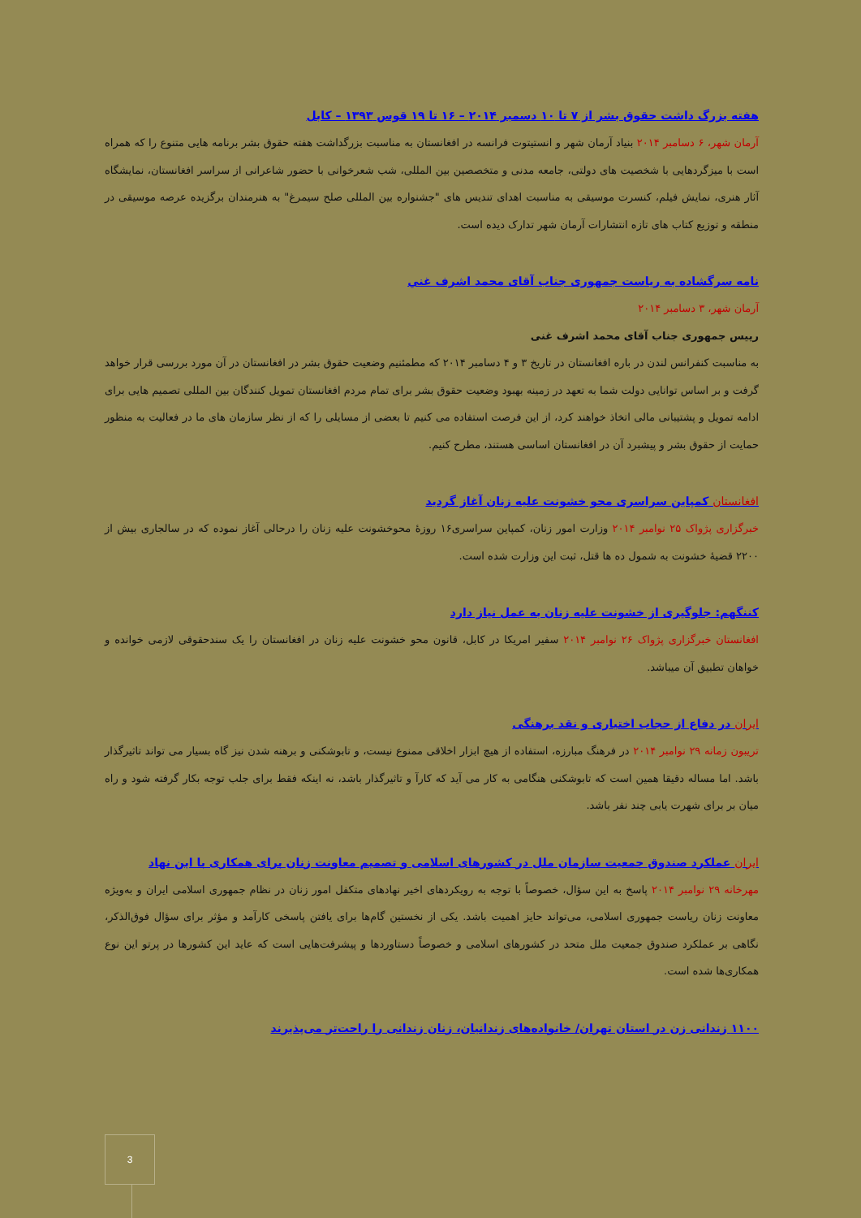هفته بزرگ داشت حقوق بشر از ۷ تا ۱۰ دسمبر ۲۰۱۴ – ۱۶ تا ۱۹ قوس ۱۳۹۳ – کابل
آرمان شهر، ۶ دسامبر ۲۰۱۴ بنیاد آرمان شهر و انستیتوت فرانسه در افغانستان به مناسبت بزرگداشت هفته حقوق بشر برنامه هایی متنوع را که همراه است با میزگردهایی با شخصیت های دولتی، جامعه مدنی و متخصصین بین المللی، شب شعرخوانی با حضور شاعرانی از سراسر افغانستان، نمایشگاه آثار هنری، نمایش فیلم، کنسرت موسیقی به مناسبت اهدای تندیس های "جشنواره بین المللی صلح سیمرغ" به هنرمندان برگزیده عرصه موسیقی در منطقه و توزیع کتاب های تازه انتشارات آرمان شهر تدارک دیده است.
نامه سرگشاده به ریاست جمهوری جناب آقای محمد اشرف غني
آرمان شهر، ۳ دسامبر ۲۰۱۴
رییس جمهوری جناب آقای محمد اشرف غنی
به مناسبت کنفرانس لندن در باره افغانستان در تاریخ ۳ و ۴ دسامبر ۲۰۱۴ که مطمئنیم وضعیت حقوق بشر در افغانستان در آن مورد بررسی قرار خواهد گرفت و بر اساس توانایی دولت شما به تعهد در زمینه بهبود وضعیت حقوق بشر برای تمام مردم افغانستان تمویل کنندگان بین المللی تصمیم هایی برای ادامه تمویل و پشتیبانی مالی اتخاذ خواهند کرد، از این فرصت استفاده می کنیم تا بعضی از مسایلی را که از نظر سازمان های ما در فعالیت به منظور حمایت از حقوق بشر و پیشبرد آن در افغانستان اساسی هستند، مطرح کنیم.
افغانستان کمپاین سراسری محو خشونت علیه زنان آغاز گردید
خبرگزاری پژواک ۲۵ نوامبر ۲۰۱۴ وزارت امور زنان، کمپاین سراسری۱۶ روزۀ محوخشونت علیه زنان را درحالی آغاز نموده که در سالجاری بیش از ۲۲۰۰ قضیۀ خشونت به شمول ده ها قتل، ثبت این وزارت شده است.
کننگهم: جلوگیری از خشونت علیه زنان به عمل نیاز دارد
افغانستان خبرگزاری پژواک ۲۶ نوامبر ۲۰۱۴ سفیر امریکا در کابل، قانون محو خشونت علیه زنان در افغانستان را یک سندحقوقی لازمی خوانده و خواهان تطبیق آن میباشد.
ایران در دفاع از حجاب اختیاری و نقد برهنگی
تریبون زمانه ۲۹ نوامبر ۲۰۱۴ در فرهنگ مبارزه، استفاده از هیچ ابزار اخلاقی ممنوع نیست، و تابوشکنی و برهنه شدن نیز گاه بسیار می تواند تاثیرگذار باشد. اما مساله دقیقا همین است که تابوشکنی هنگامی به کار می آید که کارآ و تاثیرگذار باشد، نه اینکه فقط برای جلب توجه بکار گرفته شود و راه میان بر برای شهرت یابی چند نفر باشد.
ایران عملکرد صندوق جمعیت سازمان ملل در کشورهای اسلامی و تصمیم معاونت زنان برای همکاری با این نهاد
مهرخانه ۲۹ نوامبر ۲۰۱۴ پاسخ به این سؤال، خصوصاً با توجه به رویکردهای اخیر نهادهای متکفل امور زنان در نظام جمهوری اسلامی ایران و به‌ویژه معاونت زنان ریاست جمهوری اسلامی، می‌تواند حایز اهمیت باشد. یکی از نخستین گام‌ها برای یافتن پاسخی کارآمد و مؤثر برای سؤال فوق‌الذکر، نگاهی بر عملکرد صندوق جمعیت ملل متحد در کشورهای اسلامی و خصوصاً دستاوردها و پیشرفت‌هایی است که عاید این کشورها در پرتو این نوع همکاری‌ها شده است.
۱۱۰۰ زندانی زن در استان تهران/ خانواده‌های زندانیان، زنان زندانی را راحت‌تر می‌پذیرند
3